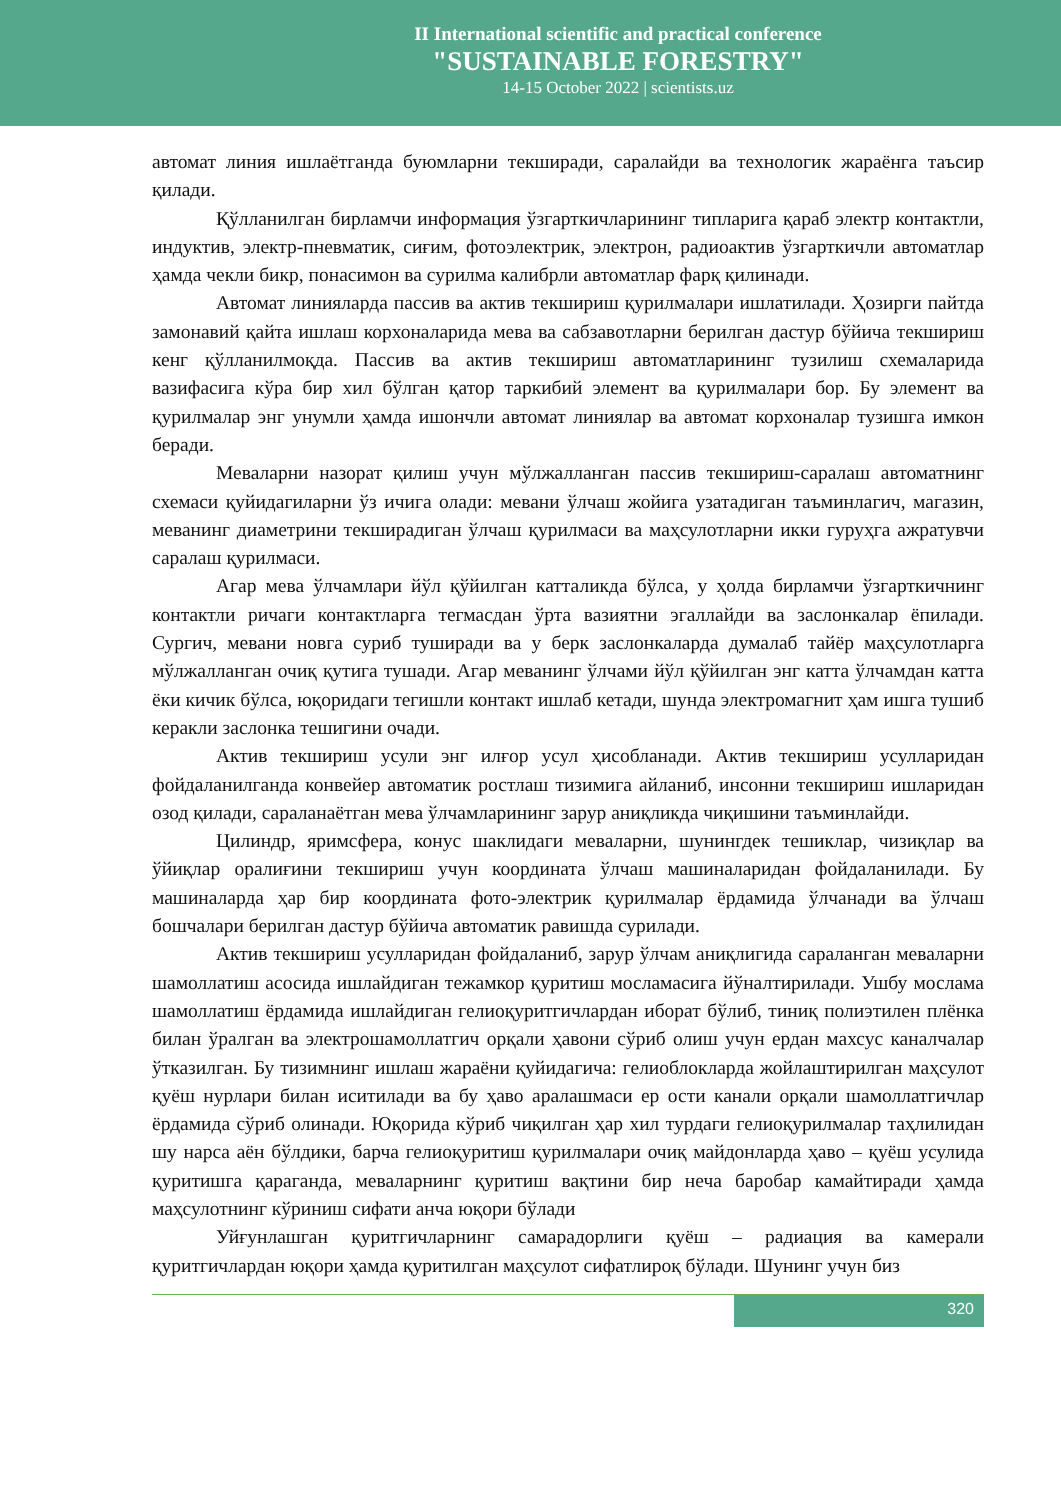II International scientific and practical conference
"SUSTAINABLE FORESTRY"
14-15 October 2022 | scientists.uz
автомат линия ишлаётганда буюмларни текширади, саралайди ва технологик жараёнга таъсир қилади.
Қўлланилган бирламчи информация ўзгарткичларининг типларига қараб электр контактли, индуктив, электр-пневматик, сиғим, фотоэлектрик, электрон, радиоактив ўзгарткичли автоматлар ҳамда чекли бикр, понасимон ва сурилма калибрли автоматлар фарқ қилинади.
Автомат линияларда пассив ва актив текшириш қурилмалари ишлатилади. Ҳозирги пайтда замонавий қайта ишлаш корхоналарида мева ва сабзавотларни берилган дастур бўйича текшириш кенг қўлланилмоқда. Пассив ва актив текшириш автоматларининг тузилиш схемаларида вазифасига кўра бир хил бўлган қатор таркибий элемент ва қурилмалари бор. Бу элемент ва қурилмалар энг унумли ҳамда ишончли автомат линиялар ва автомат корхоналар тузишга имкон беради.
Меваларни назорат қилиш учун мўлжалланган пассив текшириш-саралаш автоматнинг схемаси қуйидагиларни ўз ичига олади: мевани ўлчаш жойига узатадиган таъминлагич, магазин, меванинг диаметрини текширадиган ўлчаш қурилмаси ва маҳсулотларни икки гуруҳга ажратувчи саралаш қурилмаси.
Агар мева ўлчамлари йўл қўйилган катталикда бўлса, у ҳолда бирламчи ўзгарткичнинг контактли ричаги контактларга тегмасдан ўрта вазиятни эгаллайди ва заслонкалар ёпилади. Сургич, мевани новга суриб туширади ва у берк заслонкаларда думалаб тайёр маҳсулотларга мўлжалланган очиқ қутига тушади. Агар меванинг ўлчами йўл қўйилган энг катта ўлчамдан катта ёки кичик бўлса, юқоридаги тегишли контакт ишлаб кетади, шунда электромагнит ҳам ишга тушиб керакли заслонка тешигини очади.
Актив текшириш усули энг илғор усул ҳисобланади. Актив текшириш усулларидан фойдаланилганда конвейер автоматик ростлаш тизимига айланиб, инсонни текшириш ишларидан озод қилади, сараланаётган мева ўлчамларининг зарур аниқликда чиқишини таъминлайди.
Цилиндр, яримсфера, конус шаклидаги меваларни, шунингдек тешиклар, чизиқлар ва ўйиқлар оралиғини текшириш учун координата ўлчаш машиналаридан фойдаланилади. Бу машиналарда ҳар бир координата фото-электрик қурилмалар ёрдамида ўлчанади ва ўлчаш бошчалари берилган дастур бўйича автоматик равишда сурилади.
Актив текшириш усулларидан фойдаланиб, зарур ўлчам аниқлигида сараланган меваларни шамоллатиш асосида ишлайдиган тежамкор қуритиш мосламасига йўналтирилади. Ушбу мослама шамоллатиш ёрдамида ишлайдиган гелиоқуритгичлардан иборат бўлиб, тиниқ полиэтилен плёнка билан ўралган ва электрошамоллатгич орқали ҳавони сўриб олиш учун ердан махсус каналчалар ўтказилган. Бу тизимнинг ишлаш жараёни қуйидагича: гелиоблокларда жойлаштирилган маҳсулот қуёш нурлари билан иситилади ва бу ҳаво аралашмаси ер ости канали орқали шамоллатгичлар ёрдамида сўриб олинади. Юқорида кўриб чиқилган ҳар хил турдаги гелиоқурилмалар таҳлилидан шу нарса аён бўлдики, барча гелиоқуритиш қурилмалари очиқ майдонларда ҳаво – қуёш усулида қуритишга қараганда, меваларнинг қуритиш вақтини бир неча баробар камайтиради ҳамда маҳсулотнинг кўриниш сифати анча юқори бўлади
Уйғунлашган қуритгичларнинг самарадорлиги қуёш – радиация ва камерали қуритгичлардан юқори ҳамда қуритилган маҳсулот сифатлироқ бўлади. Шунинг учун биз
320